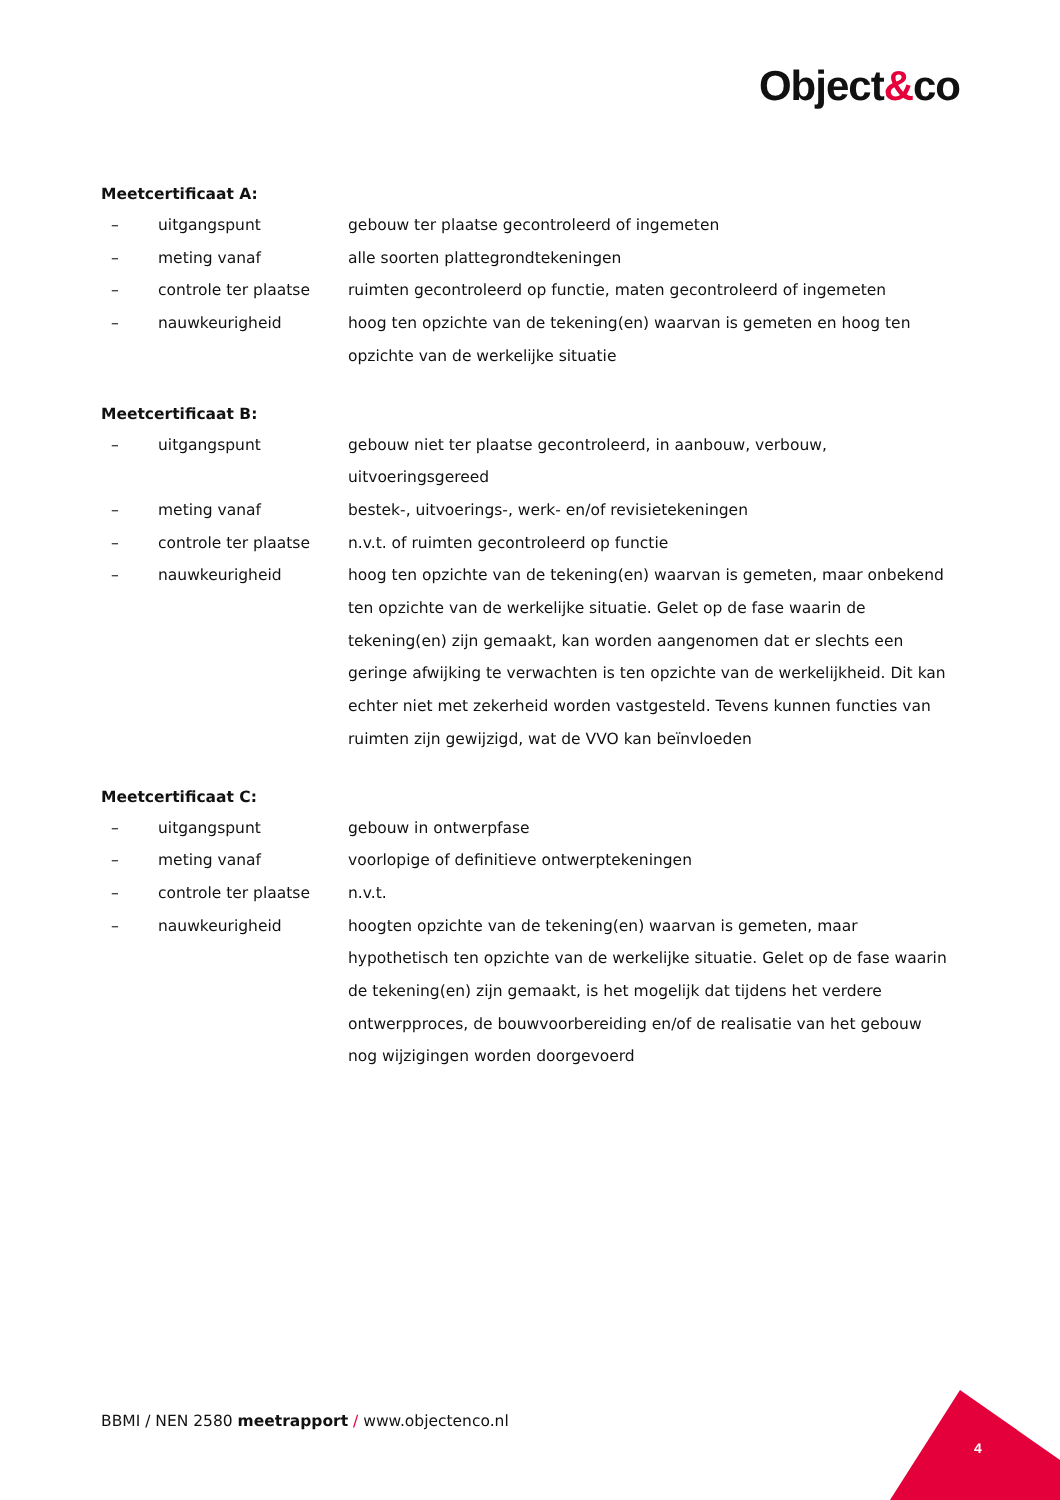Object&co
Meetcertificaat A:
– uitgangspunt gebouw ter plaatse gecontroleerd of ingemeten
– meting vanaf alle soorten plattegrondtekeningen
– controle ter plaatse ruimten gecontroleerd op functie, maten gecontroleerd of ingemeten
– nauwkeurigheid hoog ten opzichte van de tekening(en) waarvan is gemeten en hoog ten opzichte van de werkelijke situatie
Meetcertificaat B:
– uitgangspunt gebouw niet ter plaatse gecontroleerd, in aanbouw, verbouw, uitvoeringsgereed
– meting vanaf bestek-, uitvoerings-, werk- en/of revisietekeningen
– controle ter plaatse n.v.t. of ruimten gecontroleerd op functie
– nauwkeurigheid hoog ten opzichte van de tekening(en) waarvan is gemeten, maar onbekend ten opzichte van de werkelijke situatie. Gelet op de fase waarin de tekening(en) zijn gemaakt, kan worden aangenomen dat er slechts een geringe afwijking te verwachten is ten opzichte van de werkelijkheid. Dit kan echter niet met zekerheid worden vastgesteld. Tevens kunnen functies van ruimten zijn gewijzigd, wat de VVO kan beïnvloeden
Meetcertificaat C:
– uitgangspunt gebouw in ontwerpfase
– meting vanaf voorlopige of definitieve ontwerptekeningen
– controle ter plaatse n.v.t.
– nauwkeurigheid hoogten opzichte van de tekening(en) waarvan is gemeten, maar hypothetisch ten opzichte van de werkelijke situatie. Gelet op de fase waarin de tekening(en) zijn gemaakt, is het mogelijk dat tijdens het verdere ontwerpproces, de bouwvoorbereiding en/of de realisatie van het gebouw nog wijzigingen worden doorgevoerd
BBMI / NEN 2580 meetrapport / www.objectenco.nl
4